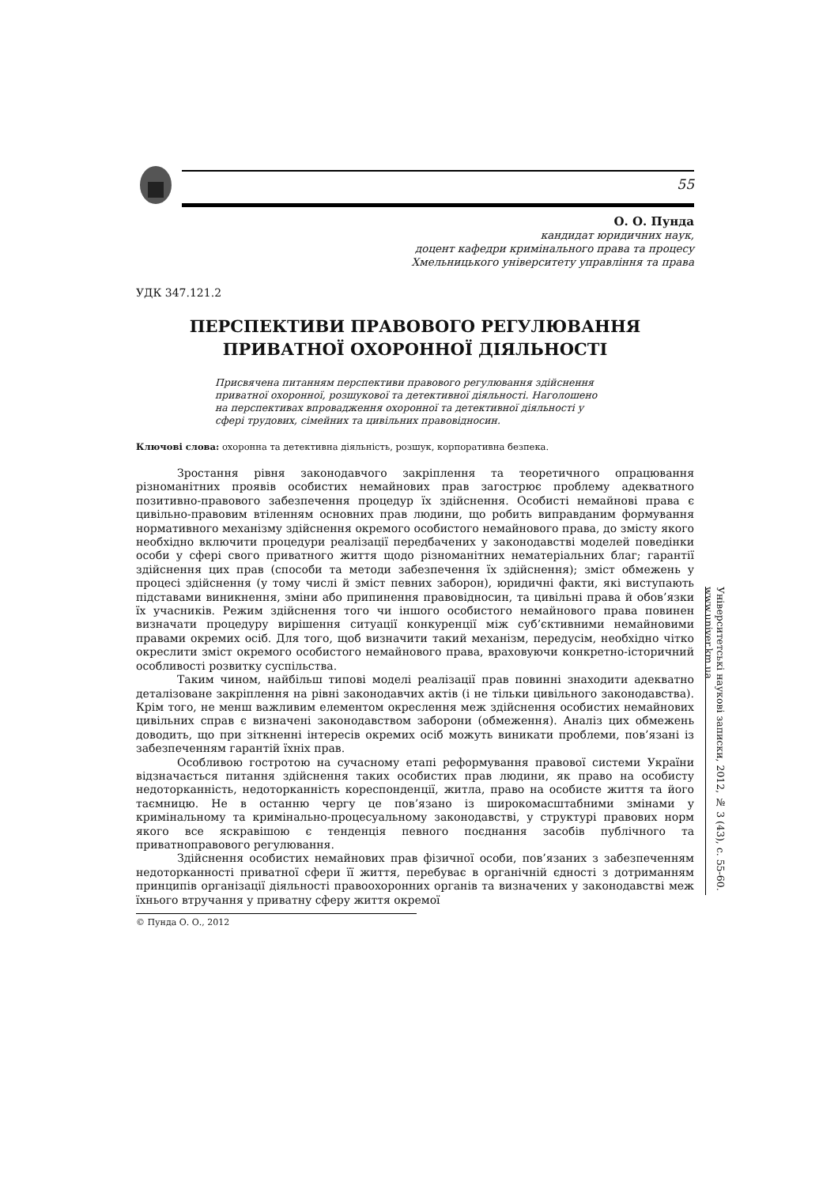55
О. О. Пунда
кандидат юридичних наук,
доцент кафедри кримінального права та процесу
Хмельницького університету управління та права
УДК 347.121.2
ПЕРСПЕКТИВИ ПРАВОВОГО РЕГУЛЮВАННЯ
ПРИВАТНОЇ ОХОРОННОЇ ДІЯЛЬНОСТІ
Присвячена питанням перспективи правового регулювання здійснення приватної охоронної, розшукової та детективної діяльності. Наголошено на перспективах впровадження охоронної та детективної діяльності у сфері трудових, сімейних та цивільних правовідносин.
Ключові слова: охоронна та детективна діяльність, розшук, корпоративна безпека.
Зростання рівня законодавчого закріплення та теоретичного опрацювання різноманітних проявів особистих немайнових прав загострює проблему адекватного позитивно-правового забезпечення процедур їх здійснення. Особисті немайнові права є цивільно-правовим втіленням основних прав людини, що робить виправданим формування нормативного механізму здійснення окремого особистого немайнового права, до змісту якого необхідно включити процедури реалізації передбачених у законодавстві моделей поведінки особи у сфері свого приватного життя щодо різноманітних нематеріальних благ; гарантії здійснення цих прав (способи та методи забезпечення їх здійснення); зміст обмежень у процесі здійснення (у тому числі й зміст певних заборон), юридичні факти, які виступають підставами виникнення, зміни або припинення правовідносин, та цивільні права й обов’язки їх учасників. Режим здійснення того чи іншого особистого немайнового права повинен визначати процедуру вирішення ситуації конкуренції між суб’єктивними немайновими правами окремих осіб. Для того, щоб визначити такий механізм, передусім, необхідно чітко окреслити зміст окремого особистого немайнового права, враховуючи конкретно-історичний особливості розвитку суспільства.
Таким чином, найбільш типові моделі реалізації прав повинні знаходити адекватно деталізоване закріплення на рівні законодавчих актів (і не тільки цивільного законодавства). Крім того, не менш важливим елементом окреслення меж здійснення особистих немайнових цивільних справ є визначені законодавством заборони (обмеження). Аналіз цих обмежень доводить, що при зіткненні інтересів окремих осіб можуть виникати проблеми, пов’язані із забезпеченням гарантій їхніх прав.
Особливою гостротою на сучасному етапі реформування правової системи України відзначається питання здійснення таких особистих прав людини, як право на особисту недоторканність, недоторканність кореспонденції, житла, право на особисте життя та його таємницю. Не в останню чергу це пов’язано із широкомасштабними змінами у кримінальному та кримінально-процесуальному законодавстві, у структурі правових норм якого все яскравішою є тенденція певного поєднання засобів публічного та приватноправового регулювання.
Здійснення особистих немайнових прав фізичної особи, пов’язаних з забезпеченням недоторканності приватної сфери її життя, перебуває в органічній єдності з дотриманням принципів організації діяльності правоохоронних органів та визначених у законодавстві меж їхнього втручання у приватну сферу життя окремої
© Пунда О. О., 2012
Університетські наукові записки, 2012, № 3 (43), с. 55-60. www.univer.km.ua